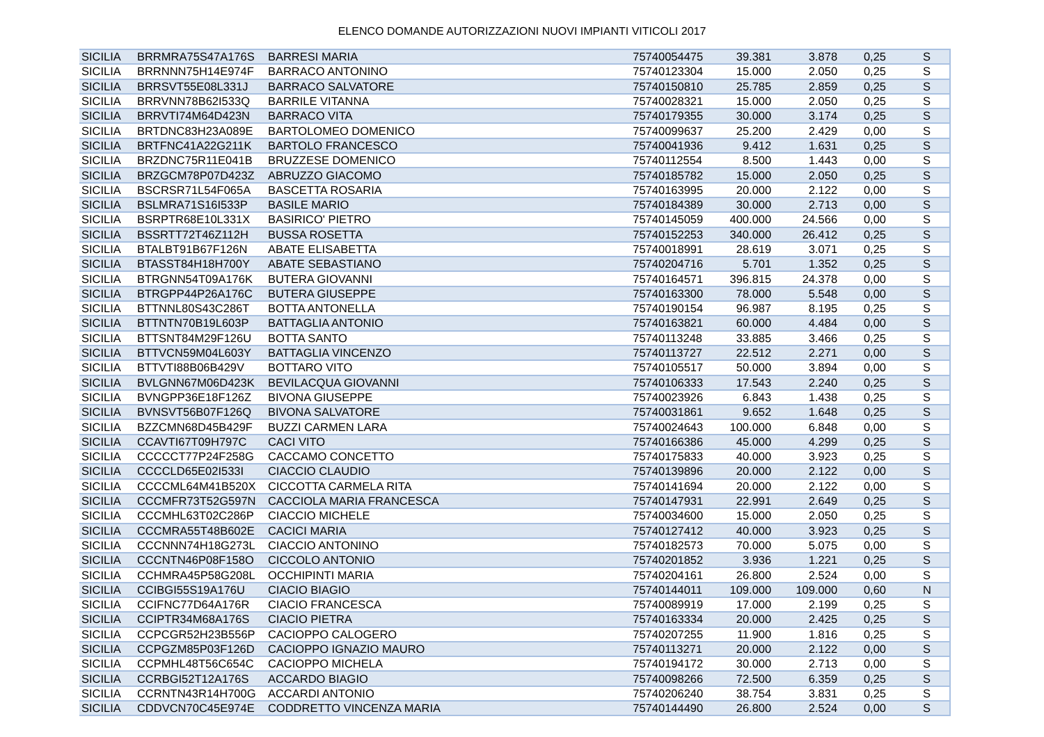ELENCO DOMANDE AUTORIZZAZIONI NUOVI IMPIANTI VITICOLI 2017
| SICILIA | BRRMRA75S47A176S | BARRESI MARIA | 75740054475 | 39.381 | 3.878 | 0,25 | S |
| SICILIA | BRRNNN75H14E974F | BARRACO ANTONINO | 75740123304 | 15.000 | 2.050 | 0,25 | S |
| SICILIA | BRRSVT55E08L331J | BARRACO SALVATORE | 75740150810 | 25.785 | 2.859 | 0,25 | S |
| SICILIA | BRRVNN78B62I533Q | BARRILE VITANNA | 75740028321 | 15.000 | 2.050 | 0,25 | S |
| SICILIA | BRRVTI74M64D423N | BARRACO VITA | 75740179355 | 30.000 | 3.174 | 0,25 | S |
| SICILIA | BRTDNC83H23A089E | BARTOLOMEO DOMENICO | 75740099637 | 25.200 | 2.429 | 0,00 | S |
| SICILIA | BRTFNC41A22G211K | BARTOLO FRANCESCO | 75740041936 | 9.412 | 1.631 | 0,25 | S |
| SICILIA | BRZDNC75R11E041B | BRUZZESE DOMENICO | 75740112554 | 8.500 | 1.443 | 0,00 | S |
| SICILIA | BRZGCM78P07D423Z | ABRUZZO GIACOMO | 75740185782 | 15.000 | 2.050 | 0,25 | S |
| SICILIA | BSCRSR71L54F065A | BASCETTA ROSARIA | 75740163995 | 20.000 | 2.122 | 0,00 | S |
| SICILIA | BSLMRA71S16I533P | BASILE MARIO | 75740184389 | 30.000 | 2.713 | 0,00 | S |
| SICILIA | BSRPTR68E10L331X | BASIRICO' PIETRO | 75740145059 | 400.000 | 24.566 | 0,00 | S |
| SICILIA | BSSRTT72T46Z112H | BUSSA ROSETTA | 75740152253 | 340.000 | 26.412 | 0,25 | S |
| SICILIA | BTALBT91B67F126N | ABATE ELISABETTA | 75740018991 | 28.619 | 3.071 | 0,25 | S |
| SICILIA | BTASST84H18H700Y | ABATE SEBASTIANO | 75740204716 | 5.701 | 1.352 | 0,25 | S |
| SICILIA | BTRGNN54T09A176K | BUTERA GIOVANNI | 75740164571 | 396.815 | 24.378 | 0,00 | S |
| SICILIA | BTRGPP44P26A176C | BUTERA GIUSEPPE | 75740163300 | 78.000 | 5.548 | 0,00 | S |
| SICILIA | BTTNNL80S43C286T | BOTTA ANTONELLA | 75740190154 | 96.987 | 8.195 | 0,25 | S |
| SICILIA | BTTNTN70B19L603P | BATTAGLIA ANTONIO | 75740163821 | 60.000 | 4.484 | 0,00 | S |
| SICILIA | BTTSNT84M29F126U | BOTTA SANTO | 75740113248 | 33.885 | 3.466 | 0,25 | S |
| SICILIA | BTTVCN59M04L603Y | BATTAGLIA VINCENZO | 75740113727 | 22.512 | 2.271 | 0,00 | S |
| SICILIA | BTTVTI88B06B429V | BOTTARO VITO | 75740105517 | 50.000 | 3.894 | 0,00 | S |
| SICILIA | BVLGNN67M06D423K | BEVILACQUA GIOVANNI | 75740106333 | 17.543 | 2.240 | 0,25 | S |
| SICILIA | BVNGPP36E18F126Z | BIVONA GIUSEPPE | 75740023926 | 6.843 | 1.438 | 0,25 | S |
| SICILIA | BVNSVT56B07F126Q | BIVONA SALVATORE | 75740031861 | 9.652 | 1.648 | 0,25 | S |
| SICILIA | BZZCMN68D45B429F | BUZZI CARMEN LARA | 75740024643 | 100.000 | 6.848 | 0,00 | S |
| SICILIA | CCAVTI67T09H797C | CACI VITO | 75740166386 | 45.000 | 4.299 | 0,25 | S |
| SICILIA | CCCCCT77P24F258G | CACCAMO CONCETTO | 75740175833 | 40.000 | 3.923 | 0,25 | S |
| SICILIA | CCCCLD65E02I533I | CIACCIO CLAUDIO | 75740139896 | 20.000 | 2.122 | 0,00 | S |
| SICILIA | CCCCML64M41B520X | CICCOTTA CARMELA RITA | 75740141694 | 20.000 | 2.122 | 0,00 | S |
| SICILIA | CCCMFR73T52G597N | CACCIOLA MARIA FRANCESCA | 75740147931 | 22.991 | 2.649 | 0,25 | S |
| SICILIA | CCCMHL63T02C286P | CIACCIO MICHELE | 75740034600 | 15.000 | 2.050 | 0,25 | S |
| SICILIA | CCCMRA55T48B602E | CACICI MARIA | 75740127412 | 40.000 | 3.923 | 0,25 | S |
| SICILIA | CCCNNN74H18G273L | CIACCIO ANTONINO | 75740182573 | 70.000 | 5.075 | 0,00 | S |
| SICILIA | CCCNTN46P08F158O | CICCOLO ANTONIO | 75740201852 | 3.936 | 1.221 | 0,25 | S |
| SICILIA | CCHMRA45P58G208L | OCCHIPINTI MARIA | 75740204161 | 26.800 | 2.524 | 0,00 | S |
| SICILIA | CCIBGI55S19A176U | CIACIO BIAGIO | 75740144011 | 109.000 | 109.000 | 0,60 | N |
| SICILIA | CCIFNC77D64A176R | CIACIO FRANCESCA | 75740089919 | 17.000 | 2.199 | 0,25 | S |
| SICILIA | CCIPTR34M68A176S | CIACIO PIETRA | 75740163334 | 20.000 | 2.425 | 0,25 | S |
| SICILIA | CCPCGR52H23B556P | CACIOPPO CALOGERO | 75740207255 | 11.900 | 1.816 | 0,25 | S |
| SICILIA | CCPGZM85P03F126D | CACIOPPO IGNAZIO MAURO | 75740113271 | 20.000 | 2.122 | 0,00 | S |
| SICILIA | CCPMHL48T56C654C | CACIOPPO MICHELA | 75740194172 | 30.000 | 2.713 | 0,00 | S |
| SICILIA | CCRBGI52T12A176S | ACCARDO BIAGIO | 75740098266 | 72.500 | 6.359 | 0,25 | S |
| SICILIA | CCRNTN43R14H700G | ACCARDI ANTONIO | 75740206240 | 38.754 | 3.831 | 0,25 | S |
| SICILIA | CDDVCN70C45E974E | CODDRETTO VINCENZA MARIA | 75740144490 | 26.800 | 2.524 | 0,00 | S |